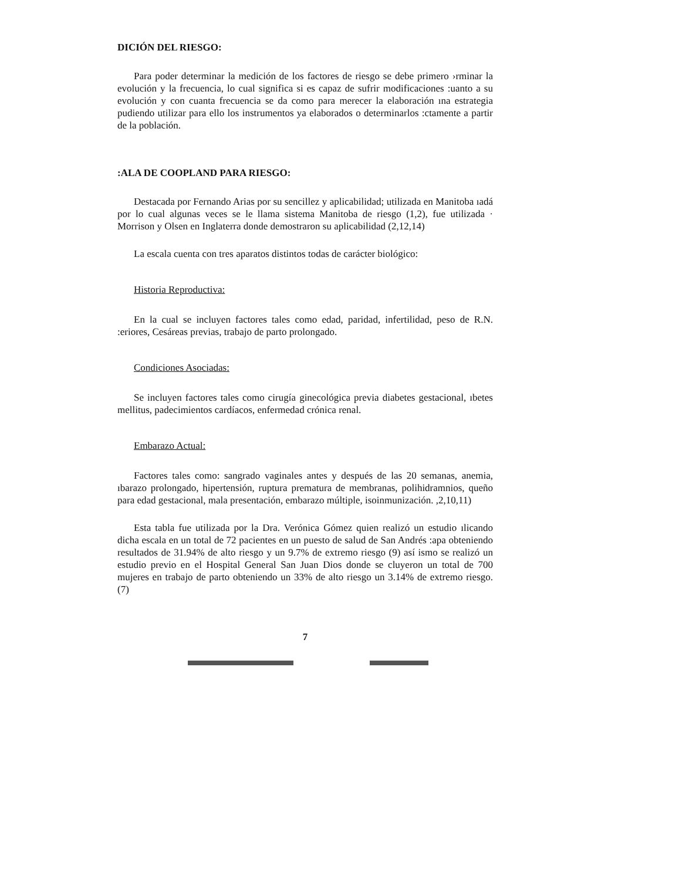DICIÓN DEL RIESGO:
Para poder determinar la medición de los factores de riesgo se debe primero ›rminar la evolución y la frecuencia, lo cual significa si es capaz de sufrir modificaciones :uanto a su evolución y con cuanta frecuencia se da como para merecer la elaboración ına estrategia pudiendo utilizar para ello los instrumentos ya elaborados o determinarlos :ctamente a partir de la población.
:ALA DE COOPLAND PARA RIESGO:
Destacada por Fernando Arias por su sencillez y aplicabilidad; utilizada en Manitoba ıadá por lo cual algunas veces se le llama sistema Manitoba de riesgo (1,2), fue utilizada · Morrison y Olsen en Inglaterra donde demostraron su aplicabilidad (2,12,14)
La escala cuenta con tres aparatos distintos todas de carácter biológico:
Historia Reproductiva:
En la cual se incluyen factores tales como edad, paridad, infertilidad, peso de R.N. :eriores, Cesáreas previas, trabajo de parto prolongado.
Condiciones Asociadas:
Se incluyen factores tales como cirugía ginecológica previa diabetes gestacional, ıbetes mellitus, padecimientos cardíacos, enfermedad crónica renal.
Embarazo Actual:
Factores tales como: sangrado vaginales antes y después de las 20 semanas, anemia, ıbarazo prolongado, hipertensión, ruptura prematura de membranas, polihidramnios, queño para edad gestacional, mala presentación, embarazo múltiple, isoinmunización. ,2,10,11)
Esta tabla fue utilizada por la Dra. Verónica Gómez quien realizó un estudio ılicando dicha escala en un total de 72 pacientes en un puesto de salud de San Andrés :apa obteniendo resultados de 31.94% de alto riesgo y un 9.7% de extremo riesgo (9) así ismo se realizó un estudio previo en el Hospital General San Juan Dios donde se cluyeron un total de 700 mujeres en trabajo de parto obteniendo un 33% de alto riesgo un 3.14% de extremo riesgo. (7)
7